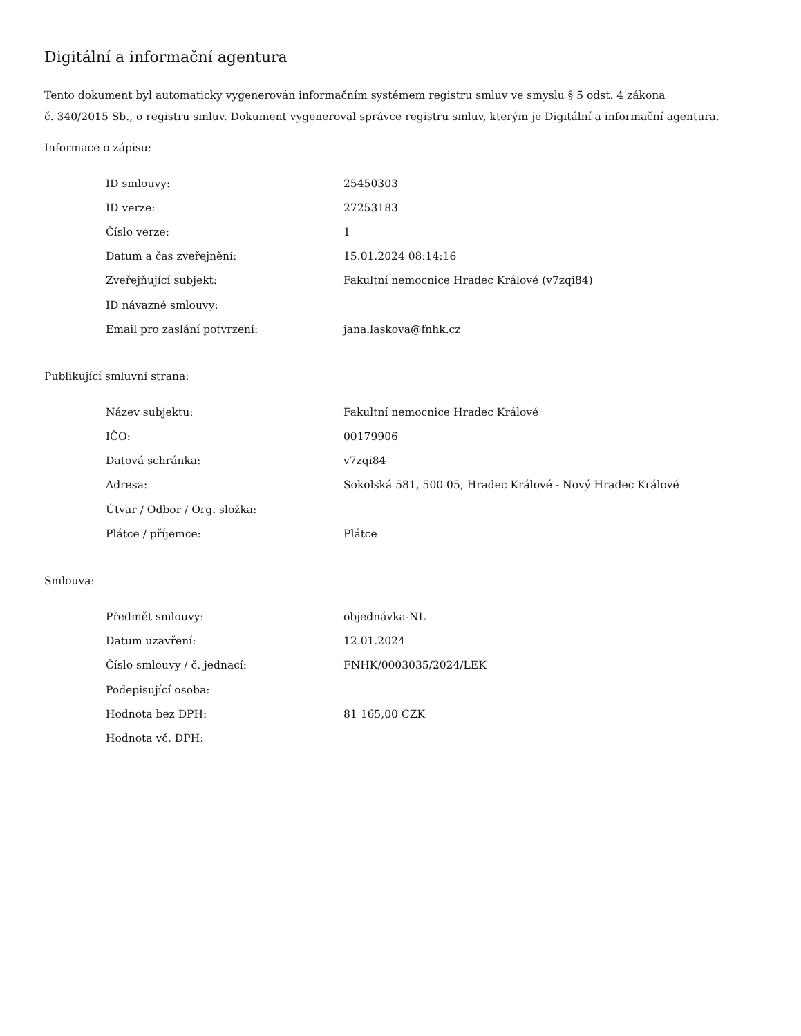Digitální a informační agentura
Tento dokument byl automaticky vygenerován informačním systémem registru smluv ve smyslu § 5 odst. 4 zákona
č. 340/2015 Sb., o registru smluv. Dokument vygeneroval správce registru smluv, kterým je Digitální a informační agentura.
Informace o zápisu:
| ID smlouvy: | 25450303 |
| ID verze: | 27253183 |
| Číslo verze: | 1 |
| Datum a čas zveřejnění: | 15.01.2024 08:14:16 |
| Zveřejňující subjekt: | Fakultní nemocnice Hradec Králové (v7zqi84) |
| ID návazné smlouvy: | |
| Email pro zaslání potvrzení: | jana.laskova@fnhk.cz |
Publikující smluvní strana:
| Název subjektu: | Fakultní nemocnice Hradec Králové |
| IČO: | 00179906 |
| Datová schránka: | v7zqi84 |
| Adresa: | Sokolská 581, 500 05, Hradec Králové - Nový Hradec Králové |
| Útvar / Odbor / Org. složka: | |
| Plátce / příjemce: | Plátce |
Smlouva:
| Předmět smlouvy: | objednávka-NL |
| Datum uzavření: | 12.01.2024 |
| Číslo smlouvy / č. jednací: | FNHK/0003035/2024/LEK |
| Podepisující osoba: | |
| Hodnota bez DPH: | 81 165,00 CZK |
| Hodnota vč. DPH: | |